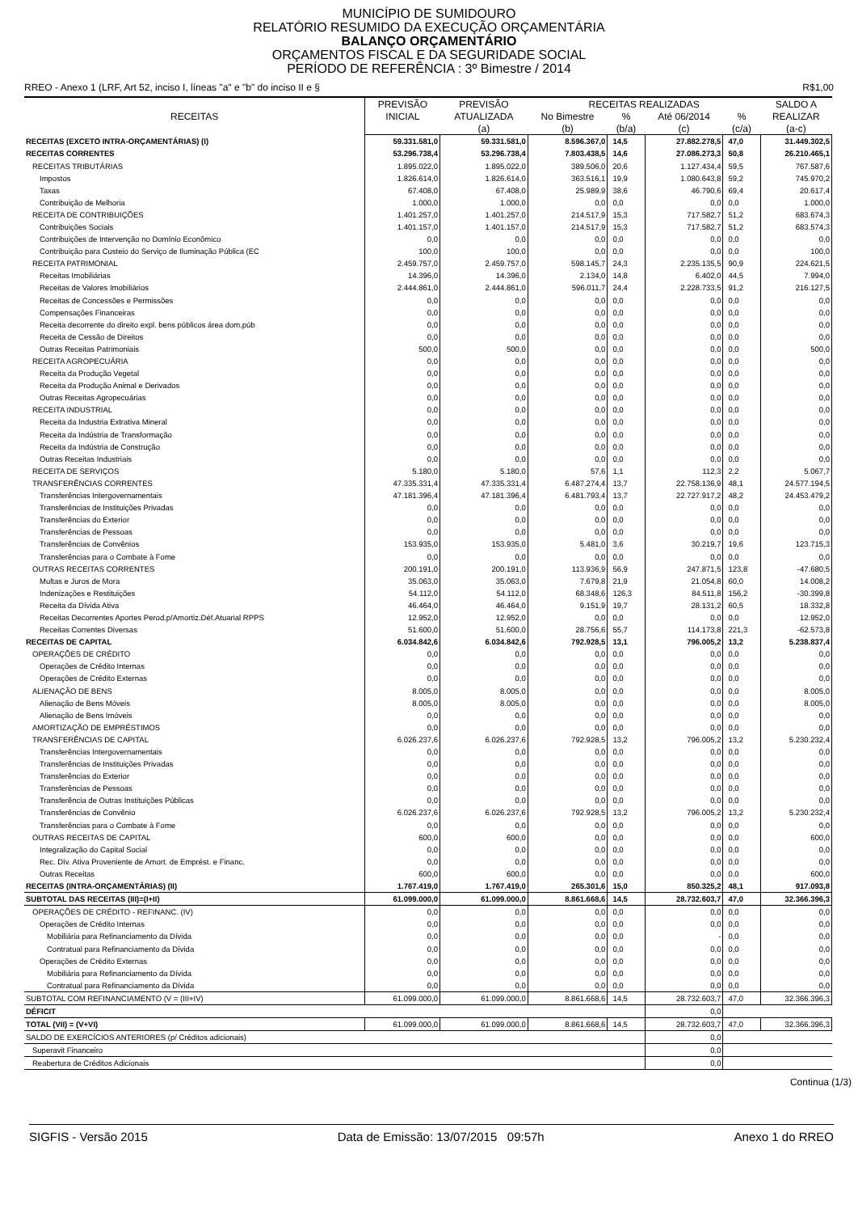MUNICÍPIO DE SUMIDOURO
RELATÓRIO RESUMIDO DA EXECUÇÃO ORÇAMENTÁRIA
BALANÇO ORÇAMENTÁRIO
ORÇAMENTOS FISCAL E DA SEGURIDADE SOCIAL
PERÍODO DE REFERÊNCIA : 3º Bimestre / 2014
RREO - Anexo 1 (LRF, Art 52, inciso I, líneas "a" e "b" do inciso II e § R$1,00
| RECEITAS | PREVISÃO | PREVISÃO | RECEITAS REALIZADAS | | | | SALDO A |
| --- | --- | --- | --- | --- | --- | --- | --- |
| | INICIAL | ATUALIZADA | No Bimestre | % | Até 06/2014 | % | REALIZAR |
| | | (a) | (b) | (b/a) | (c) | (c/a) | (a-c) |
| RECEITAS (EXCETO INTRA-ORÇAMENTÁRIAS) (I) | 59.331.581,0 | 59.331.581,0 | 8.596.367,0 | 14,5 | 27.882.278,5 | 47,0 | 31.449.302,5 |
| RECEITAS CORRENTES | 53.296.738,4 | 53.296.738,4 | 7.803.438,5 | 14,6 | 27.086.273,3 | 50,8 | 26.210.465,1 |
| RECEITAS TRIBUTÁRIAS | 1.895.022,0 | 1.895.022,0 | 389.506,0 | 20,6 | 1.127.434,4 | 59,5 | 767.587,6 |
| Impostos | 1.826.614,0 | 1.826.614,0 | 363.516,1 | 19,9 | 1.080.643,8 | 59,2 | 745.970,2 |
| Taxas | 67.408,0 | 67.408,0 | 25.989,9 | 38,6 | 46.790,6 | 69,4 | 20.617,4 |
| Contribuição de Melhoria | 1.000,0 | 1.000,0 | 0,0 | 0,0 | 0,0 | 0,0 | 1.000,0 |
| RECEITA DE CONTRIBUIÇÕES | 1.401.257,0 | 1.401.257,0 | 214.517,9 | 15,3 | 717.582,7 | 51,2 | 683.674,3 |
| Contribuições Sociais | 1.401.157,0 | 1.401.157,0 | 214.517,9 | 15,3 | 717.582,7 | 51,2 | 683.574,3 |
| Contribuições de Intervenção no Domínio Econômico | 0,0 | 0,0 | 0,0 | 0,0 | 0,0 | 0,0 | 0,0 |
| Contribuição para Custeio do Serviço de Iluminação Pública (EC | 100,0 | 100,0 | 0,0 | 0,0 | 0,0 | 0,0 | 100,0 |
| RECEITA PATRIMONIAL | 2.459.757,0 | 2.459.757,0 | 598.145,7 | 24,3 | 2.235.135,5 | 90,9 | 224.621,5 |
| Receitas Imobiliárias | 14.396,0 | 14.396,0 | 2.134,0 | 14,8 | 6.402,0 | 44,5 | 7.994,0 |
| Receitas de Valores Imobiliários | 2.444.861,0 | 2.444.861,0 | 596.011,7 | 24,4 | 2.228.733,5 | 91,2 | 216.127,5 |
| Receitas de Concessões e Permissões | 0,0 | 0,0 | 0,0 | 0,0 | 0,0 | 0,0 | 0,0 |
| Compensações Financeiras | 0,0 | 0,0 | 0,0 | 0,0 | 0,0 | 0,0 | 0,0 |
| Receita decorrente do direito expl. bens públicos área dom.púb | 0,0 | 0,0 | 0,0 | 0,0 | 0,0 | 0,0 | 0,0 |
| Receita de Cessão de Direitos | 0,0 | 0,0 | 0,0 | 0,0 | 0,0 | 0,0 | 0,0 |
| Outras Receitas Patrimoniais | 500,0 | 500,0 | 0,0 | 0,0 | 0,0 | 0,0 | 500,0 |
| RECEITA AGROPECUÁRIA | 0,0 | 0,0 | 0,0 | 0,0 | 0,0 | 0,0 | 0,0 |
| Receita da Produção Vegetal | 0,0 | 0,0 | 0,0 | 0,0 | 0,0 | 0,0 | 0,0 |
| Receita da Produção Animal e Derivados | 0,0 | 0,0 | 0,0 | 0,0 | 0,0 | 0,0 | 0,0 |
| Outras Receitas Agropecuárias | 0,0 | 0,0 | 0,0 | 0,0 | 0,0 | 0,0 | 0,0 |
| RECEITA INDUSTRIAL | 0,0 | 0,0 | 0,0 | 0,0 | 0,0 | 0,0 | 0,0 |
| Receita da Industria Extrativa Mineral | 0,0 | 0,0 | 0,0 | 0,0 | 0,0 | 0,0 | 0,0 |
| Receita da Indústria de Transformação | 0,0 | 0,0 | 0,0 | 0,0 | 0,0 | 0,0 | 0,0 |
| Receita da Indústria de Construção | 0,0 | 0,0 | 0,0 | 0,0 | 0,0 | 0,0 | 0,0 |
| Outras Receitas Industriais | 0,0 | 0,0 | 0,0 | 0,0 | 0,0 | 0,0 | 0,0 |
| RECEITA DE SERVIÇOS | 5.180,0 | 5.180,0 | 57,6 | 1,1 | 112,3 | 2,2 | 5.067,7 |
| TRANSFERÊNCIAS CORRENTES | 47.335.331,4 | 47.335.331,4 | 6.487.274,4 | 13,7 | 22.758.136,9 | 48,1 | 24.577.194,5 |
| Transferências Intergovernamentais | 47.181.396,4 | 47.181.396,4 | 6.481.793,4 | 13,7 | 22.727.917,2 | 48,2 | 24.453.479,2 |
| Transferências de Instituições Privadas | 0,0 | 0,0 | 0,0 | 0,0 | 0,0 | 0,0 | 0,0 |
| Transferências do Exterior | 0,0 | 0,0 | 0,0 | 0,0 | 0,0 | 0,0 | 0,0 |
| Transferências de Pessoas | 0,0 | 0,0 | 0,0 | 0,0 | 0,0 | 0,0 | 0,0 |
| Transferências de Convênios | 153.935,0 | 153.935,0 | 5.481,0 | 3,6 | 30.219,7 | 19,6 | 123.715,3 |
| Transferências para o Combate à Fome | 0,0 | 0,0 | 0,0 | 0,0 | 0,0 | 0,0 | 0,0 |
| OUTRAS RECEITAS CORRENTES | 200.191,0 | 200.191,0 | 113.936,9 | 56,9 | 247.871,5 | 123,8 | -47.680,5 |
| Multas e Juros de Mora | 35.063,0 | 35.063,0 | 7.679,8 | 21,9 | 21.054,8 | 60,0 | 14.008,2 |
| Indenizações e Restituições | 54.112,0 | 54.112,0 | 68.348,6 | 126,3 | 84.511,8 | 156,2 | -30.399,8 |
| Receita da Dívida Ativa | 46.464,0 | 46.464,0 | 9.151,9 | 19,7 | 28.131,2 | 60,5 | 18.332,8 |
| Receitas Decorrentes Aportes Perod.p/Amortiz.Déf.Atuarial RPPS | 12.952,0 | 12.952,0 | 0,0 | 0,0 | 0,0 | 0,0 | 12.952,0 |
| Receitas Correntes Diversas | 51.600,0 | 51.600,0 | 28.756,6 | 55,7 | 114.173,8 | 221,3 | -62.573,8 |
| RECEITAS DE CAPITAL | 6.034.842,6 | 6.034.842,6 | 792.928,5 | 13,1 | 796.005,2 | 13,2 | 5.238.837,4 |
| OPERAÇÕES DE CRÉDITO | 0,0 | 0,0 | 0,0 | 0,0 | 0,0 | 0,0 | 0,0 |
| Operações de Crédito Internas | 0,0 | 0,0 | 0,0 | 0,0 | 0,0 | 0,0 | 0,0 |
| Operações de Crédito Externas | 0,0 | 0,0 | 0,0 | 0,0 | 0,0 | 0,0 | 0,0 |
| ALIENAÇÃO DE BENS | 8.005,0 | 8.005,0 | 0,0 | 0,0 | 0,0 | 0,0 | 8.005,0 |
| Alienação de Bens Móveis | 8.005,0 | 8.005,0 | 0,0 | 0,0 | 0,0 | 0,0 | 8.005,0 |
| Alienação de Bens Imóveis | 0,0 | 0,0 | 0,0 | 0,0 | 0,0 | 0,0 | 0,0 |
| AMORTIZAÇÃO DE EMPRÉSTIMOS | 0,0 | 0,0 | 0,0 | 0,0 | 0,0 | 0,0 | 0,0 |
| TRANSFERÊNCIAS DE CAPITAL | 6.026.237,6 | 6.026.237,6 | 792.928,5 | 13,2 | 796.005,2 | 13,2 | 5.230.232,4 |
| Transferências Intergovernamentais | 0,0 | 0,0 | 0,0 | 0,0 | 0,0 | 0,0 | 0,0 |
| Transferências de Instituições Privadas | 0,0 | 0,0 | 0,0 | 0,0 | 0,0 | 0,0 | 0,0 |
| Transferências do Exterior | 0,0 | 0,0 | 0,0 | 0,0 | 0,0 | 0,0 | 0,0 |
| Transferências de Pessoas | 0,0 | 0,0 | 0,0 | 0,0 | 0,0 | 0,0 | 0,0 |
| Transferência de Outras Instituições Públicas | 0,0 | 0,0 | 0,0 | 0,0 | 0,0 | 0,0 | 0,0 |
| Transferências de Convênio | 6.026.237,6 | 6.026.237,6 | 792.928,5 | 13,2 | 796.005,2 | 13,2 | 5.230.232,4 |
| Transferências para o Combate à Fome | 0,0 | 0,0 | 0,0 | 0,0 | 0,0 | 0,0 | 0,0 |
| OUTRAS RECEITAS DE CAPITAL | 600,0 | 600,0 | 0,0 | 0,0 | 0,0 | 0,0 | 600,0 |
| Integralização do Capital Social | 0,0 | 0,0 | 0,0 | 0,0 | 0,0 | 0,0 | 0,0 |
| Rec. Dív. Ativa Proveniente de Amort. de Emprést. e Financ. | 0,0 | 0,0 | 0,0 | 0,0 | 0,0 | 0,0 | 0,0 |
| Outras Receitas | 600,0 | 600,0 | 0,0 | 0,0 | 0,0 | 0,0 | 600,0 |
| RECEITAS (INTRA-ORÇAMENTÁRIAS) (II) | 1.767.419,0 | 1.767.419,0 | 265.301,6 | 15,0 | 850.325,2 | 48,1 | 917.093,8 |
| SUBTOTAL DAS RECEITAS (III)=(I+II) | 61.099.000,0 | 61.099.000,0 | 8.861.668,6 | 14,5 | 28.732.603,7 | 47,0 | 32.366.396,3 |
| OPERAÇÕES DE CRÉDITO - REFINANC. (IV) | 0,0 | 0,0 | 0,0 | 0,0 | 0,0 | 0,0 | 0,0 |
| Operações de Crédito Internas | 0,0 | 0,0 | 0,0 | 0,0 | 0,0 | 0,0 | 0,0 |
| Mobiliária para Refinanciamento da Dívida | 0,0 | 0,0 | 0,0 | 0,0 | - | 0,0 | 0,0 |
| Contratual para Refinanciamento da Dívida | 0,0 | 0,0 | 0,0 | 0,0 | 0,0 | 0,0 | 0,0 |
| Operações de Crédito Externas | 0,0 | 0,0 | 0,0 | 0,0 | 0,0 | 0,0 | 0,0 |
| Mobiliária para Refinanciamento da Dívida | 0,0 | 0,0 | 0,0 | 0,0 | 0,0 | 0,0 | 0,0 |
| Contratual para Refinanciamento da Dívida | 0,0 | 0,0 | 0,0 | 0,0 | 0,0 | 0,0 | 0,0 |
| SUBTOTAL COM REFINANCIAMENTO (V = (III+IV) | 61.099.000,0 | 61.099.000,0 | 8.861.668,6 | 14,5 | 28.732.603,7 | 47,0 | 32.366.396,3 |
| DÉFICIT | | | | | 0,0 | | |
| TOTAL (VII) = (V+VI) | 61.099.000,0 | 61.099.000,0 | 8.861.668,6 | 14,5 | 28.732.603,7 | 47,0 | 32.366.396,3 |
| SALDO DE EXERCÍCIOS ANTERIORES (p/ Créditos adicionais) | | | | | 0,0 | | |
| Superavit Financeiro | | | | | 0,0 | | |
| Reabertura de Créditos Adicionais | | | | | 0,0 | | |
Continua (1/3)
SIGFIS - Versão 2015 Data de Emissão: 13/07/2015 09:57h Anexo 1 do RREO